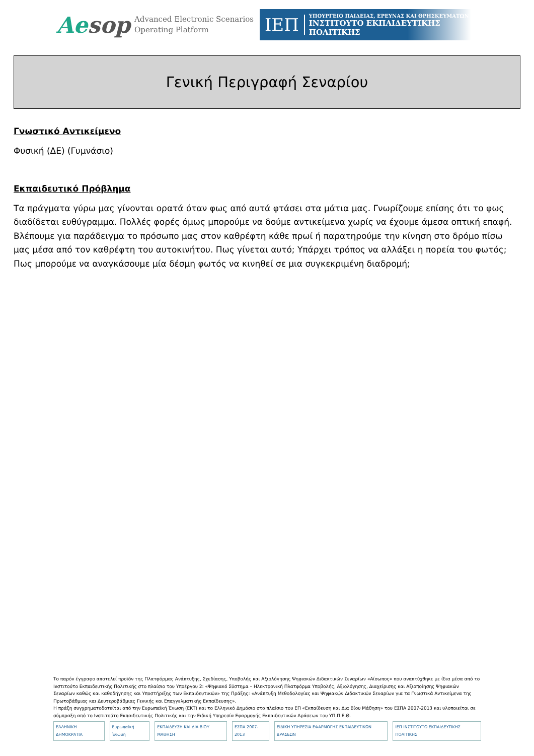Aesop
Advanced Electronic Scenarios
Operating Platform
ΙΕΠ
ΥΠΟΥΡΓΕΙΟ ΠΑΙΔΕΙΑΣ, ΕΡΕΥΝΑΣ ΚΑΙ ΘΡΗΣΚΕΥΜΑΤΩΝ
ΙΝΣΤΙΤΟΥΤΟ ΕΚΠΑΙΔΕΥΤΙΚΗΣ ΠΟΛΙΤΙΚΗΣ
Γενική Περιγραφή Σεναρίου
Γνωστικό Αντικείμενο
Φυσική (ΔΕ) (Γυμνάσιο)
Εκπαιδευτικό Πρόβλημα
Τα πράγματα γύρω μας γίνονται ορατά όταν φως από αυτά φτάσει στα μάτια μας. Γνωρίζουμε επίσης ότι το φως διαδίδεται ευθύγραμμα. Πολλές φορές όμως μπορούμε να δούμε αντικείμενα χωρίς να έχουμε άμεσα οπτική επαφή. Βλέπουμε για παράδειγμα το πρόσωπο μας στον καθρέφτη κάθε πρωί ή παρατηρούμε την κίνηση στο δρόμο πίσω μας μέσα από τον καθρέφτη του αυτοκινήτου. Πως γίνεται αυτό; Υπάρχει τρόπος να αλλάξει η πορεία του φωτός; Πως μπορούμε να αναγκάσουμε μία δέσμη φωτός να κινηθεί σε μια συγκεκριμένη διαδρομή;
Το παρόν έγγραφο αποτελεί προϊόν της Πλατφόρμας Ανάπτυξης, Σχεδίασης, Υποβολής και Αξιολόγησης Ψηφιακών Διδακτικών Σεναρίων «Αίσωπος» που αναπτύχθηκε με ίδια μέσα από το Ινστιτούτο Εκπαιδευτικής Πολιτικής στο πλαίσιο του Υποέργου 2: «Ψηφιακό Σύστημα – Ηλεκτρονική Πλατφόρμα Υποβολής, Αξιολόγησης, Διαχείρισης και Αξιοποίησης Ψηφιακών Σεναρίων καθώς και καθοδήγησης και Υποστήριξης των Εκπαιδευτικών» της Πράξης: «Ανάπτυξη Μεθοδολογίας και Ψηφιακών Διδακτικών Σεναρίων για τα Γνωστικά Αντικείμενα της Πρωτοβάθμιας και Δευτεροβάθμιας Γενικής και Επαγγελματικής Εκπαίδευσης».
Η πράξη συγχρηματοδοτείται από την Ευρωπαϊκή Ένωση (ΕΚΤ) και το Ελληνικό Δημόσιο στο πλαίσιο του ΕΠ «Εκπαίδευση και Δια Βίου Μάθηση» του ΕΣΠΑ 2007-2013 και υλοποιείται σε σύμπραξη από το Ινστιτούτο Εκπαιδευτικής Πολιτικής και την Ειδική Υπηρεσία Εφαρμογής Εκπαιδευτικών Δράσεων του ΥΠ.Π.Ε.Θ.
ΕΛΛΗΝΙΚΗ ΔΗΜΟΚΡΑΤΙΑ Ευρωπαϊκή Ένωση ΕΚΠΑΙΔΕΥΣΗ ΚΑΙ ΔΙΑ ΒΙΟΥ ΜΑΘΗΣΗ ΕΣΠΑ 2007-2013
ΕΙΔΙΚΗ ΥΠΗΡΕΣΙΑ ΕΦΑΡΜΟΓΗΣ ΕΚΠΑΙΔΕΥΤΙΚΩΝ ΔΡΑΣΕΩΝ
ΙΕΠ ΙΝΣΤΙΤΟΥΤΟ ΕΚΠΑΙΔΕΥΤΙΚΗΣ ΠΟΛΙΤΙΚΗΣ